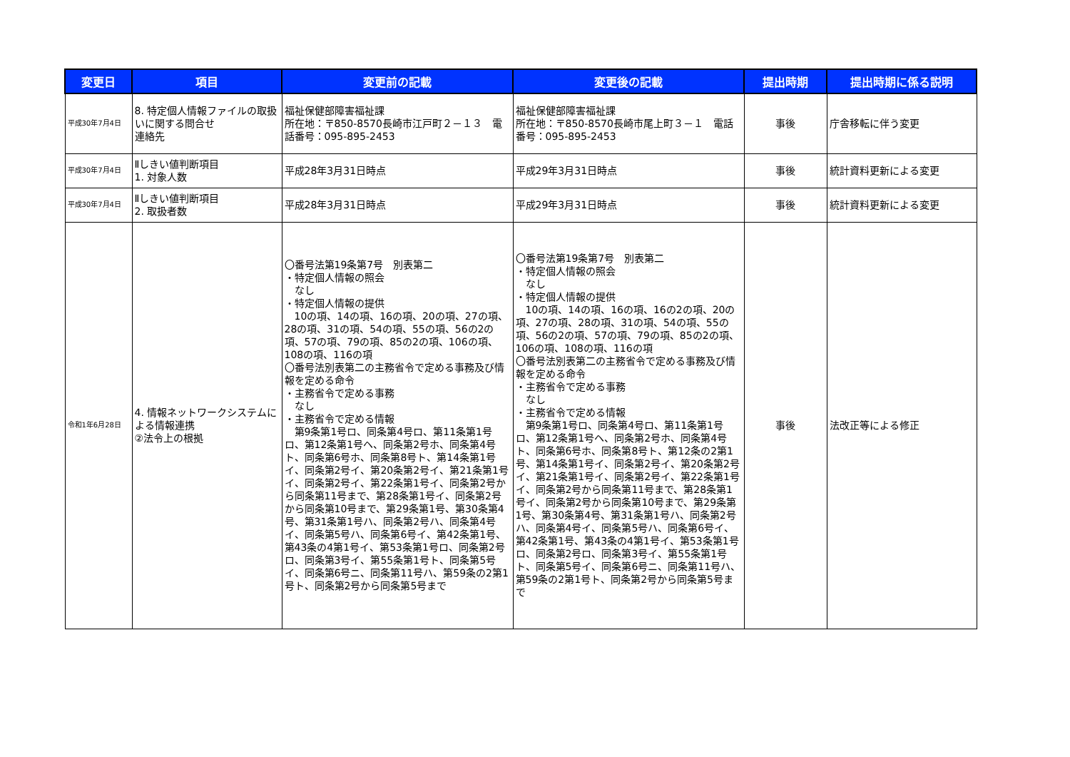| 変更日 | 項目 | 変更前の記載 | 変更後の記載 | 提出時期 | 提出時期に係る説明 |
| --- | --- | --- | --- | --- | --- |
| 平成30年7月4日 | 8. 特定個人情報ファイルの取扱いに関する問合せ 連絡先 | 福祉保健部障害福祉課 所在地：〒850-8570長崎市江戸町２－１３ 電話番号：095-895-2453 | 福祉保健部障害福祉課 所在地：〒850-8570長崎市尾上町３－１ 電話番号：095-895-2453 | 事後 | 庁舎移転に伴う変更 |
| 平成30年7月4日 | Ⅱしきい値判断項目 1. 対象人数 | 平成28年3月31日時点 | 平成29年3月31日時点 | 事後 | 統計資料更新による変更 |
| 平成30年7月4日 | Ⅱしきい値判断項目 2. 取扱者数 | 平成28年3月31日時点 | 平成29年3月31日時点 | 事後 | 統計資料更新による変更 |
| 令和1年6月28日 | 4. 情報ネットワークシステムによる情報連携 ②法令上の根拠 | 〇番号法第19条第7号 別表第二 ・特定個人情報の照会 なし ・特定個人情報の提供 10の項、14の項、16の項、20の項、27の項、28の項、31の項、54の項、55の項、56の2の項、57の項、79の項、85の2の項、106の項、108の項、116の項 〇番号法別表第二の主務省令で定める事務及び情報を定める命令 ・主務省令で定める事務 なし ・主務省令で定める情報 第9条第1号ロ、同条第4号ロ、第11条第1号ロ、第12条第1号ヘ、同条第2号ホ、同条第4号ト、同条第6号ホ、同条第8号ト、第14条第1号イ、同条第2号イ、第20条第2号イ、第21条第1号イ、同条第2号イ、第22条第1号イ、同条第2号から同条第11号まで、第28条第1号イ、同条第2号から同条第10号まで、第29条第1号、第30条第4号、第31条第1号ハ、同条第2号ハ、同条第4号イ、同条第5号ハ、同条第6号イ、第42条第1号、第43条の4第1号イ、第53条第1号ロ、同条第2号ロ、同条第3号イ、第55条第1号ト、同条第5号イ、同条第6号ニ、同条第11号ハ、第59条の2第1号ト、同条第2号から同条第5号まで | 〇番号法第19条第7号 別表第二 ・特定個人情報の照会 なし ・特定個人情報の提供 10の項、14の項、16の項、16の2の項、20の項、27の項、28の項、31の項、54の項、55の項、56の2の項、57の項、79の項、85の2の項、106の項、108の項、116の項 〇番号法別表第二の主務省令で定める事務及び情報を定める命令 ・主務省令で定める事務 なし ・主務省令で定める情報 第9条第1号ロ、同条第4号ロ、第11条第1号ロ、第12条第1号ヘ、同条第2号ホ、同条第4号ト、同条第6号ホ、同条第8号ト、第12条の2第1号、第14条第1号イ、同条第2号イ、第20条第2号イ、第21条第1号イ、同条第2号イ、第22条第1号イ、同条第2号から同条第11号まで、第28条第1号イ、同条第2号から同条第10号まで、第29条第1号、第30条第4号、第31条第1号ハ、同条第2号ハ、同条第4号イ、同条第5号ハ、同条第6号イ、第42条第1号、第43条の4第1号イ、第53条第1号ロ、同条第2号ロ、同条第3号イ、第55条第1号ト、同条第5号イ、同条第6号ニ、同条第11号ハ、第59条の2第1号ト、同条第2号から同条第5号まで | 事後 | 法改正等による修正 |